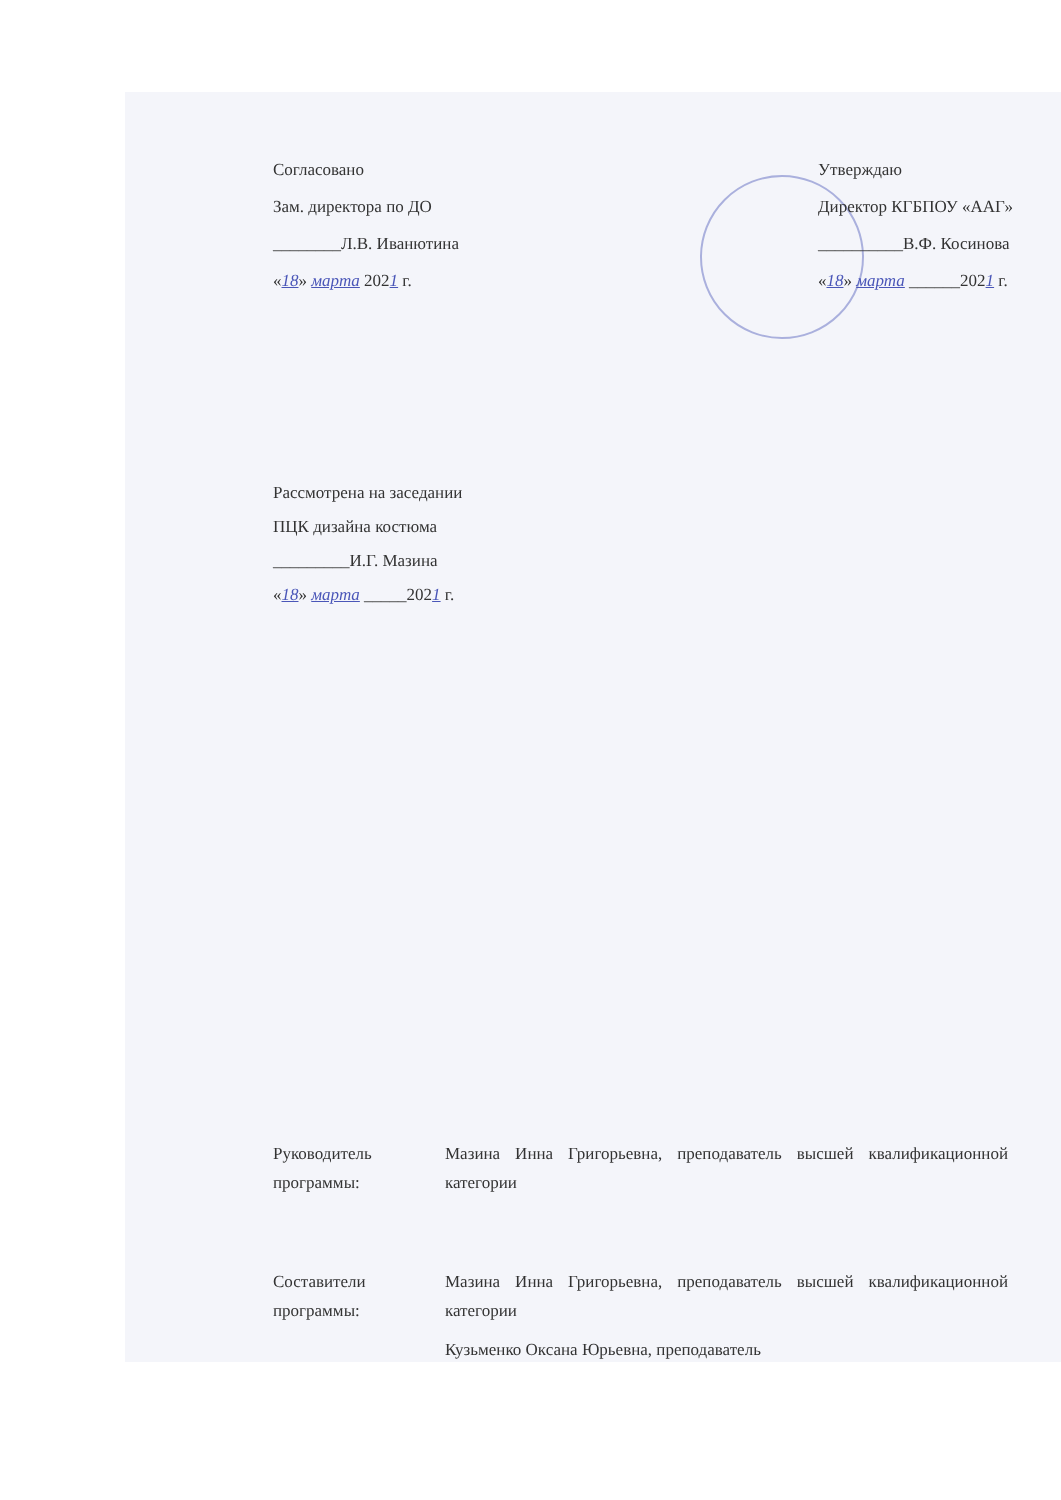Согласовано
Зам. директора по ДО
________Л.В. Иванютина
«18» марта 2021 г.
Утверждаю
Директор КГБПОУ «ААГ»
__________В.Ф. Косинова
«18» марта ______2021 г.
Рассмотрена на заседании
ПЦК дизайна костюма
_________И.Г. Мазина
«18» марта _____2021 г.
Руководитель программы:
Мазина Инна Григорьевна, преподаватель высшей квалификационной категории
Составители программы:
Мазина Инна Григорьевна, преподаватель высшей квалификационной категории
Кузьменко Оксана Юрьевна, преподаватель